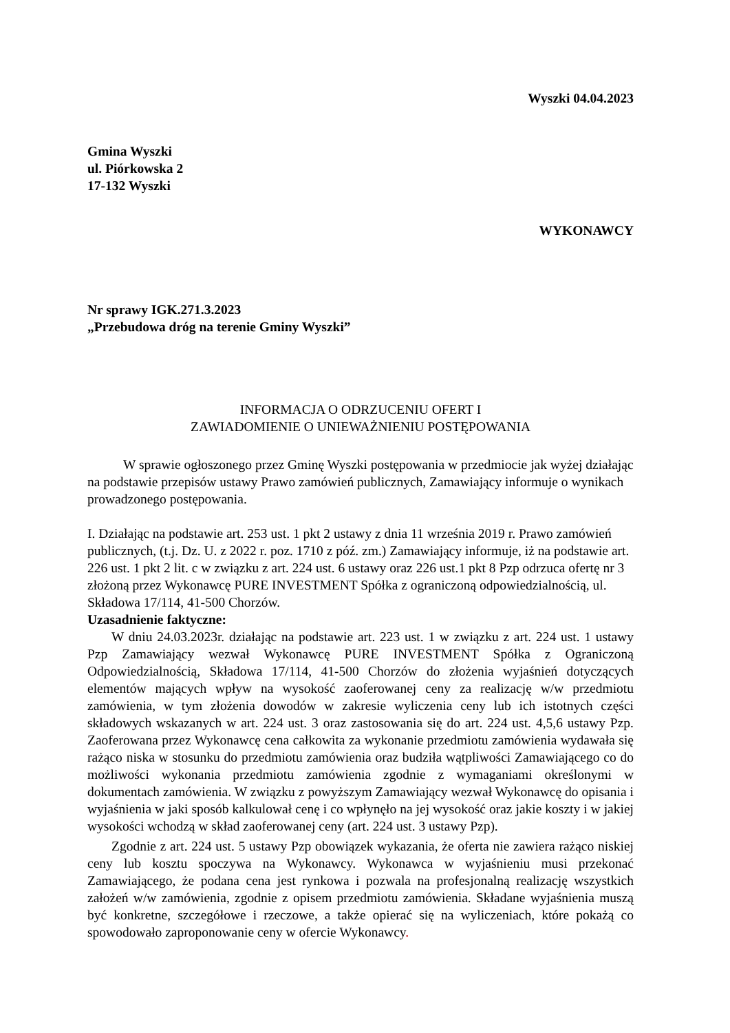Wyszki 04.04.2023
Gmina Wyszki
ul. Piórkowska 2
17-132 Wyszki
WYKONAWCY
Nr sprawy IGK.271.3.2023
„Przebudowa dróg na terenie Gminy Wyszki”
INFORMACJA O ODRZUCENIU OFERT I
ZAWIADOMIENIE O UNIEWAŻNIENIU POSTĘPOWANIA
W sprawie ogłoszonego przez Gminę Wyszki postępowania w przedmiocie jak wyżej działając na podstawie przepisów ustawy Prawo zamówień publicznych, Zamawiający informuje o wynikach prowadzonego postępowania.
I. Działając na podstawie art. 253 ust. 1 pkt 2 ustawy z dnia 11 września 2019 r. Prawo zamówień publicznych, (t.j. Dz. U. z 2022 r. poz. 1710 z póź. zm.) Zamawiający informuje, iż na podstawie art. 226 ust. 1 pkt 2 lit. c w związku z art. 224 ust. 6 ustawy oraz 226 ust.1 pkt 8 Pzp odrzuca ofertę nr 3 złożoną przez Wykonawcę PURE INVESTMENT Spółka z ograniczoną odpowiedzialnością, ul. Składowa 17/114, 41-500 Chorzów.
Uzasadnienie faktyczne:
W dniu 24.03.2023r. działając na podstawie art. 223 ust. 1 w związku z art. 224 ust. 1 ustawy Pzp Zamawiający wezwał Wykonawcę PURE INVESTMENT Spółka z Ograniczoną Odpowiedzialnością, Składowa 17/114, 41-500 Chorzów do złożenia wyjaśnień dotyczących elementów mających wpływ na wysokość zaoferowanej ceny za realizację w/w przedmiotu zamówienia, w tym złożenia dowodów w zakresie wyliczenia ceny lub ich istotnych części składowych wskazanych w art. 224 ust. 3 oraz zastosowania się do art. 224 ust. 4,5,6 ustawy Pzp. Zaoferowana przez Wykonawcę cena całkowita za wykonanie przedmiotu zamówienia wydawała się rażąco niska w stosunku do przedmiotu zamówienia oraz budziła wątpliwości Zamawiającego co do możliwości wykonania przedmiotu zamówienia zgodnie z wymaganiami określonymi w dokumentach zamówienia. W związku z powyższym Zamawiający wezwał Wykonawcę do opisania i wyjaśnienia w jaki sposób kalkulował cenę i co wpłynęło na jej wysokość oraz jakie koszty i w jakiej wysokości wchodzą w skład zaoferowanej ceny (art. 224 ust. 3 ustawy Pzp).
Zgodnie z art. 224 ust. 5 ustawy Pzp obowiązek wykazania, że oferta nie zawiera rażąco niskiej ceny lub kosztu spoczywa na Wykonawcy. Wykonawca w wyjaśnieniu musi przekonać Zamawiającego, że podana cena jest rynkowa i pozwala na profesjonalną realizację wszystkich założeń w/w zamówienia, zgodnie z opisem przedmiotu zamówienia. Składane wyjaśnienia muszą być konkretne, szczegółowe i rzeczowe, a także opierać się na wyliczeniach, które pokażą co spowodowało zaproponowanie ceny w ofercie Wykonawcy.